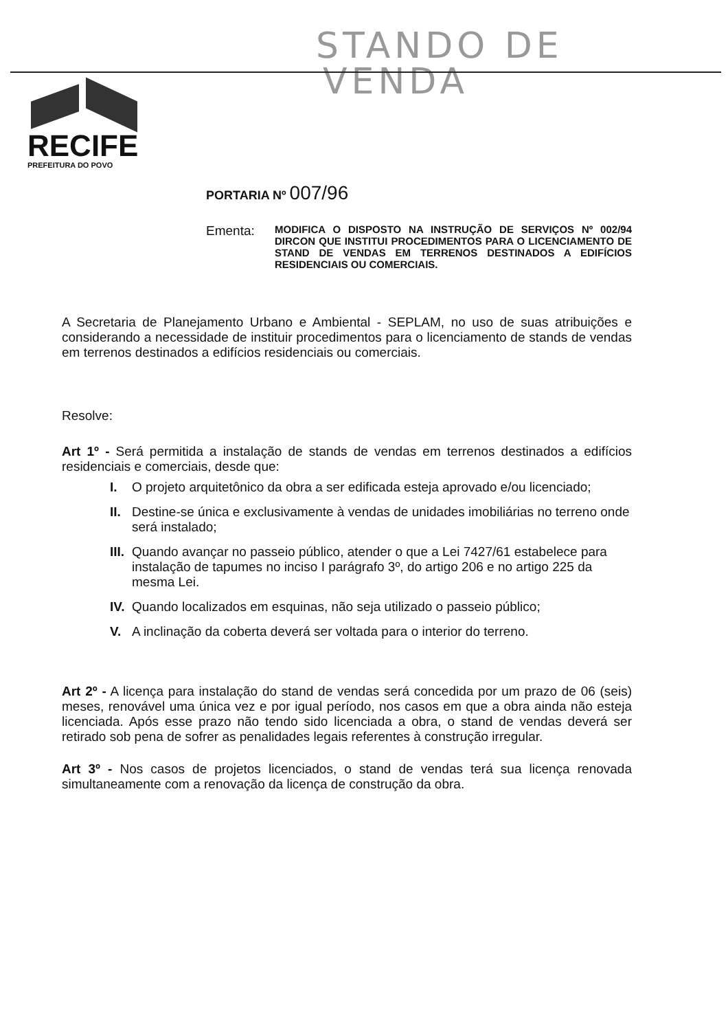STANDO DE
VENDA
RECIFE
PREFEITURA DO POVO
PORTARIA Nº 007/96
Ementa:
MODIFICA O DISPOSTO NA INSTRUÇÃO DE SERVIÇOS Nº 002/94 DIRCON QUE INSTITUI PROCEDIMENTOS PARA O LICENCIAMENTO DE STAND DE VENDAS EM TERRENOS DESTINADOS A EDIFÍCIOS RESIDENCIAIS OU COMERCIAIS.
A Secretaria de Planejamento Urbano e Ambiental - SEPLAM, no uso de suas atribuições e considerando a necessidade de instituir procedimentos para o licenciamento de stands de vendas em terrenos destinados a edifícios residenciais ou comerciais.
Resolve:
Art 1º - Será permitida a instalação de stands de vendas em terrenos destinados a edifícios residenciais e comerciais, desde que:
I. O projeto arquitetônico da obra a ser edificada esteja aprovado e/ou licenciado;
II. Destine-se única e exclusivamente à vendas de unidades imobiliárias no terreno onde será instalado;
III. Quando avançar no passeio público, atender o que a Lei 7427/61 estabelece para instalação de tapumes no inciso I parágrafo 3º, do artigo 206 e no artigo 225 da mesma Lei.
IV. Quando localizados em esquinas, não seja utilizado o passeio público;
V. A inclinação da coberta deverá ser voltada para o interior do terreno.
Art 2º - A licença para instalação do stand de vendas será concedida por um prazo de 06 (seis) meses, renovável uma única vez e por igual período, nos casos em que a obra ainda não esteja licenciada. Após esse prazo não tendo sido licenciada a obra, o stand de vendas deverá ser retirado sob pena de sofrer as penalidades legais referentes à construção irregular.
Art 3º - Nos casos de projetos licenciados, o stand de vendas terá sua licença renovada simultaneamente com a renovação da licença de construção da obra.